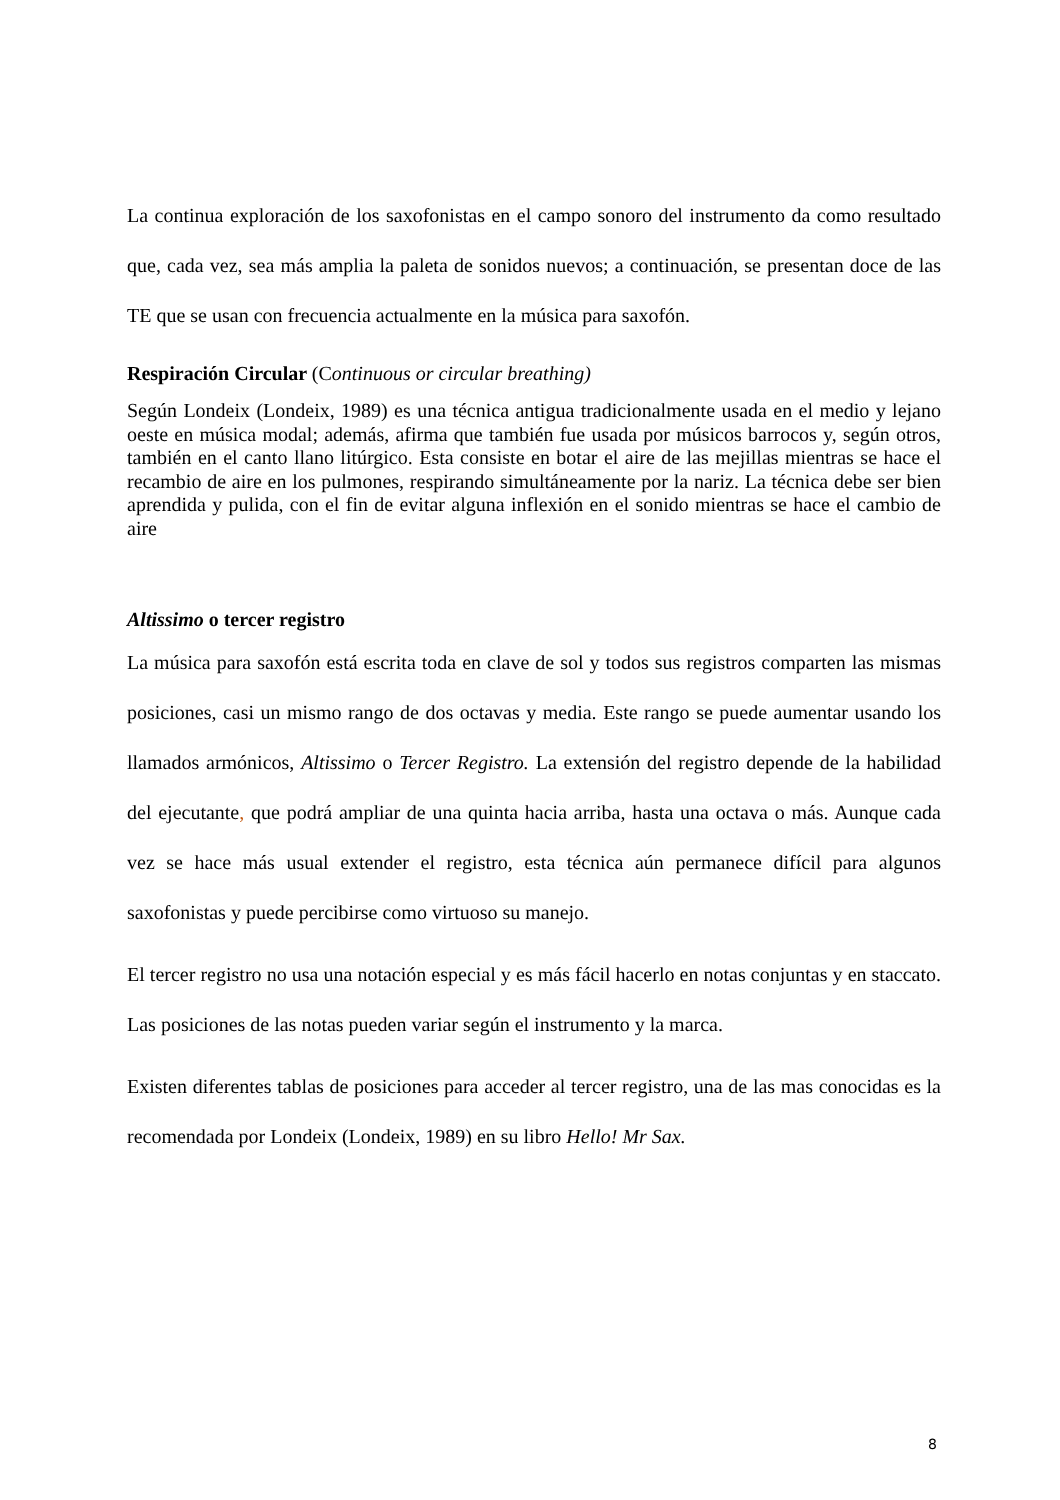La continua exploración de los saxofonistas en el campo sonoro del instrumento da como resultado que, cada vez, sea más amplia la paleta de sonidos nuevos; a continuación, se presentan doce de las TE que se usan con frecuencia actualmente en la música para saxofón.
Respiración Circular (Continuous or circular breathing)
Según Londeix (Londeix, 1989) es una técnica antigua tradicionalmente usada en el medio y lejano oeste en música modal; además, afirma que también fue usada por músicos barrocos y, según otros, también en el canto llano litúrgico. Esta consiste en botar el aire de las mejillas mientras se hace el recambio de aire en los pulmones, respirando simultáneamente por la nariz. La técnica debe ser bien aprendida y pulida, con el fin de evitar alguna inflexión en el sonido mientras se hace el cambio de aire
Altissimo o tercer registro
La música para saxofón está escrita toda en clave de sol y todos sus registros comparten las mismas posiciones, casi un mismo rango de dos octavas y media. Este rango se puede aumentar usando los llamados armónicos, Altissimo o Tercer Registro. La extensión del registro depende de la habilidad del ejecutante, que podrá ampliar de una quinta hacia arriba, hasta una octava o más. Aunque cada vez se hace más usual extender el registro, esta técnica aún permanece difícil para algunos saxofonistas y puede percibirse como virtuoso su manejo.
El tercer registro no usa una notación especial y es más fácil hacerlo en notas conjuntas y en staccato. Las posiciones de las notas pueden variar según el instrumento y la marca.
Existen diferentes tablas de posiciones para acceder al tercer registro, una de las mas conocidas es la recomendada por Londeix (Londeix, 1989) en su libro Hello! Mr Sax.
8